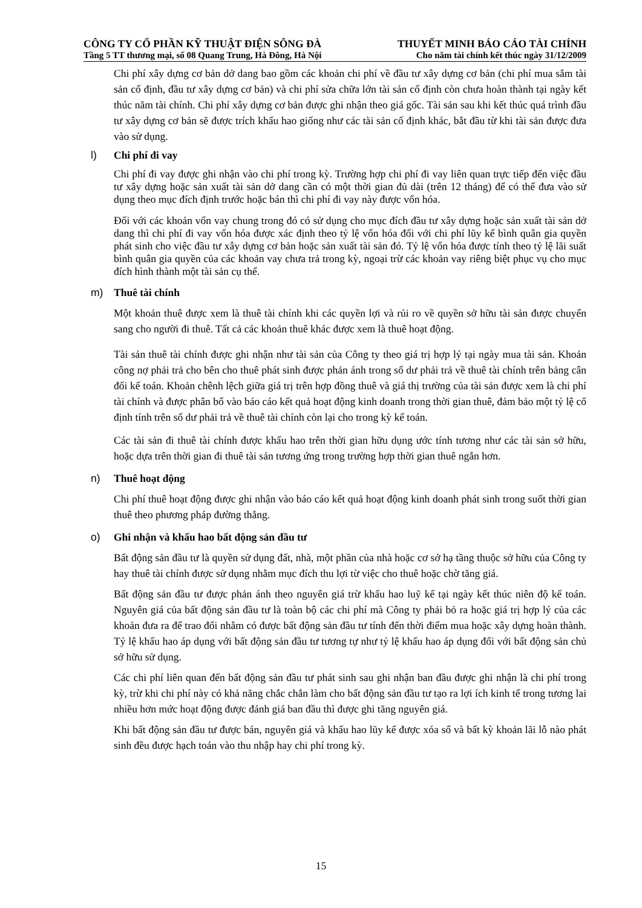CÔNG TY CỔ PHẦN KỸ THUẬT ĐIỆN SÔNG ĐÀ THUYẾT MINH BÁO CÁO TÀI CHÍNH
Tầng 5 TT thương mại, số 08 Quang Trung, Hà Đông, Hà Nội Cho năm tài chính kết thúc ngày 31/12/2009
Chi phí xây dựng cơ bản dở dang bao gồm các khoản chi phí về đầu tư xây dựng cơ bản (chi phí mua sắm tài sản cố định, đầu tư xây dựng cơ bản) và chi phí sửa chữa lớn tài sản cố định còn chưa hoàn thành tại ngày kết thúc năm tài chính. Chi phí xây dựng cơ bản được ghi nhận theo giá gốc. Tài sản sau khi kết thúc quá trình đầu tư xây dựng cơ bản sẽ được trích khấu hao giống như các tài sản cố định khác, bắt đầu từ khi tài sản được đưa vào sử dụng.
l) Chi phí đi vay
Chi phí đi vay được ghi nhận vào chi phí trong kỳ. Trường hợp chi phí đi vay liên quan trực tiếp đến việc đầu tư xây dựng hoặc sản xuất tài sản dở dang cần có một thời gian đủ dài (trên 12 tháng) để có thể đưa vào sử dụng theo mục đích định trước hoặc bán thì chi phí đi vay này được vốn hóa.
Đối với các khoản vốn vay chung trong đó có sử dụng cho mục đích đầu tư xây dựng hoặc sản xuất tài sản dở dang thì chi phí đi vay vốn hóa được xác định theo tỷ lệ vốn hóa đối với chi phí lũy kế bình quân gia quyền phát sinh cho việc đầu tư xây dựng cơ bản hoặc sản xuất tài sản đó. Tỷ lệ vốn hóa được tính theo tỷ lệ lãi suất bình quân gia quyền của các khoản vay chưa trả trong kỳ, ngoại trừ các khoản vay riêng biệt phục vụ cho mục đích hình thành một tài sản cụ thể.
m) Thuê tài chính
Một khoản thuê được xem là thuê tài chính khi các quyền lợi và rủi ro về quyền sở hữu tài sản được chuyển sang cho người đi thuê. Tất cả các khoản thuê khác được xem là thuê hoạt động.
Tài sản thuê tài chính được ghi nhận như tài sản của Công ty theo giá trị hợp lý tại ngày mua tài sản. Khoản công nợ phải trả cho bên cho thuê phát sinh được phản ánh trong số dư phải trả về thuê tài chính trên bảng cân đối kế toán. Khoản chênh lệch giữa giá trị trên hợp đồng thuê và giá thị trường của tài sản được xem là chi phí tài chính và được phân bổ vào báo cáo kết quả hoạt động kinh doanh trong thời gian thuê, đảm bảo một tỷ lệ cố định tính trên số dư phải trả về thuê tài chính còn lại cho trong kỳ kế toán.
Các tài sản đi thuê tài chính được khấu hao trên thời gian hữu dụng ước tính tương như các tài sản sở hữu, hoặc dựa trên thời gian đi thuê tài sản tương ứng trong trường hợp thời gian thuê ngắn hơn.
n) Thuê hoạt động
Chi phí thuê hoạt động được ghi nhận vào báo cáo kết quả hoạt động kinh doanh phát sinh trong suốt thời gian thuê theo phương pháp đường thẳng.
o) Ghi nhận và khấu hao bất động sản đầu tư
Bất động sản đầu tư là quyền sử dụng đất, nhà, một phần của nhà hoặc cơ sở hạ tầng thuộc sở hữu của Công ty hay thuê tài chính được sử dụng nhằm mục đích thu lợi từ việc cho thuê hoặc chờ tăng giá.
Bất động sản đầu tư được phản ánh theo nguyên giá trừ khấu hao luỹ kế tại ngày kết thúc niên độ kế toán. Nguyên giá của bất động sản đầu tư là toàn bộ các chi phí mà Công ty phải bỏ ra hoặc giá trị hợp lý của các khoản đưa ra để trao đổi nhằm có được bất động sản đầu tư tính đến thời điểm mua hoặc xây dựng hoàn thành. Tỷ lệ khấu hao áp dụng với bất động sản đầu tư tương tự như tỷ lệ khấu hao áp dụng đối với bất động sản chủ sở hữu sử dụng.
Các chi phí liên quan đến bất động sản đầu tư phát sinh sau ghi nhận ban đầu được ghi nhận là chi phí trong kỳ, trừ khi chi phí này có khả năng chắc chắn làm cho bất động sản đầu tư tạo ra lợi ích kinh tế trong tương lai nhiều hơn mức hoạt động được đánh giá ban đầu thì được ghi tăng nguyên giá.
Khi bất động sản đầu tư được bán, nguyên giá và khấu hao lũy kế được xóa sổ và bất kỳ khoản lãi lỗ nào phát sinh đều được hạch toán vào thu nhập hay chi phí trong kỳ.
15